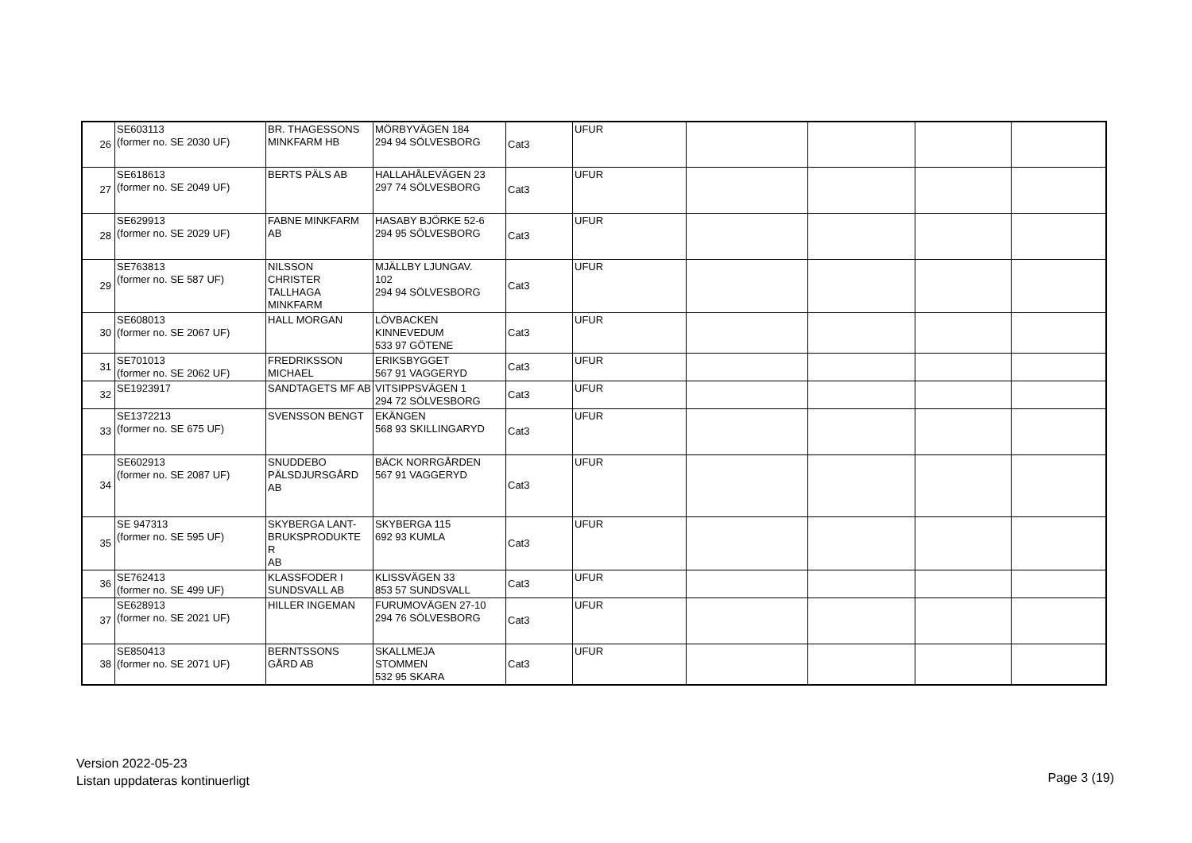| 26 | SE603113 (former no. SE 2030 UF) | BR. THAGESSONS MINKFARM HB | MÖRBYVÄGEN 184 294 94 SÖLVESBORG | Cat3 | UFUR | | | | |
| 27 | SE618613 (former no. SE 2049 UF) | BERTS PÄLS AB | HALLAHÅLEVÄGEN 23 297 74 SÖLVESBORG | Cat3 | UFUR | | | | |
| 28 | SE629913 (former no. SE 2029 UF) | FABNE MINKFARM AB | HASABY BJÖRKE 52-6 294 95 SÖLVESBORG | Cat3 | UFUR | | | | |
| 29 | SE763813 (former no. SE 587 UF) | NILSSON CHRISTER TALLHAGA MINKFARM | MJÄLLBY LJUNGAV. 102 294 94 SÖLVESBORG | Cat3 | UFUR | | | | |
| 30 | SE608013 (former no. SE 2067 UF) | HALL MORGAN | LÖVBACKEN KINNEVEDUM 533 97 GÖTENE | Cat3 | UFUR | | | | |
| 31 | SE701013 (former no. SE 2062 UF) | FREDRIKSSON MICHAEL | ERIKSBYGGET 567 91 VAGGERYD | Cat3 | UFUR | | | | |
| 32 | SE1923917 | SANDTAGETS MF AB | VITSIPPSVÄGEN 1 294 72 SÖLVESBORG | Cat3 | UFUR | | | | |
| 33 | SE1372213 (former no. SE 675 UF) | SVENSSON BENGT | EKÄNGEN 568 93 SKILLINGARYD | Cat3 | UFUR | | | | |
| 34 | SE602913 (former no. SE 2087 UF) | SNUDDEBO PÄLSDJURSGÅRD AB | BÄCK NORRGÅRDEN 567 91 VAGGERYD | Cat3 | UFUR | | | | |
| 35 | SE 947313 (former no. SE 595 UF) | SKYBERGA LANT- BRUKSPRODUKTE R AB | SKYBERGA 115 692 93 KUMLA | Cat3 | UFUR | | | | |
| 36 | SE762413 (former no. SE 499 UF) | KLASSFODER I SUNDSVALL AB | KLISSVÄGEN 33 853 57 SUNDSVALL | Cat3 | UFUR | | | | |
| 37 | SE628913 (former no. SE 2021 UF) | HILLER INGEMAN | FURUMOVÄGEN 27-10 294 76 SÖLVESBORG | Cat3 | UFUR | | | | |
| 38 | SE850413 (former no. SE 2071 UF) | BERNTSSONS GÅRD AB | SKALLMEJA STOMMEN 532 95 SKARA | Cat3 | UFUR | | | | |
Version 2022-05-23
Listan uppdateras kontinuerligt
Page 3 (19)